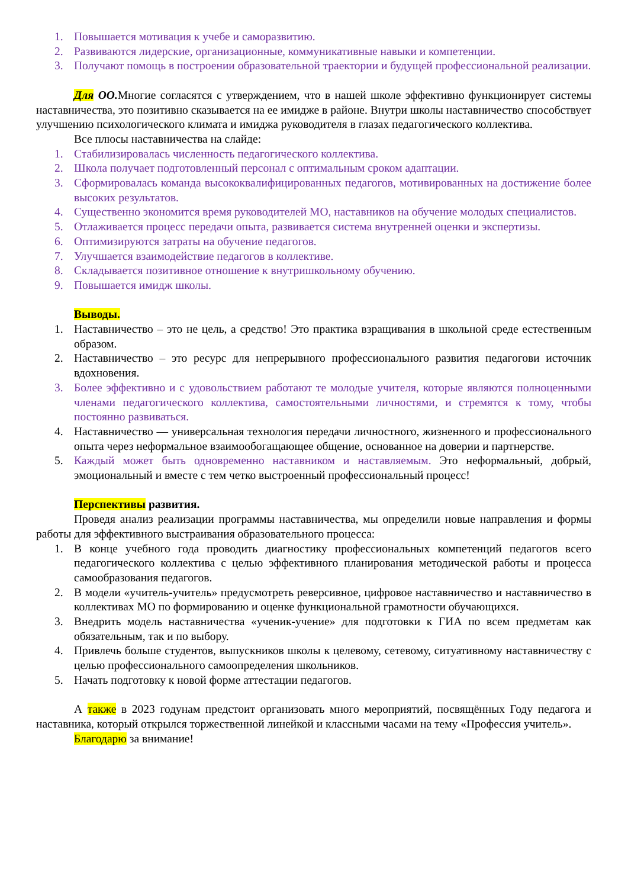1. Повышается мотивация к учебе и саморазвитию.
2. Развиваются лидерские, организационные, коммуникативные навыки и компетенции.
3. Получают помощь в построении образовательной траектории и будущей профессиональной реализации.
Для ОО. Многие согласятся с утверждением, что в нашей школе эффективно функционирует системы наставничества, это позитивно сказывается на ее имидже в районе. Внутри школы наставничество способствует улучшению психологического климата и имиджа руководителя в глазах педагогического коллектива.
Все плюсы наставничества на слайде:
1. Стабилизировалась численность педагогического коллектива.
2. Школа получает подготовленный персонал с оптимальным сроком адаптации.
3. Сформировалась команда высококвалифицированных педагогов, мотивированных на достижение более высоких результатов.
4. Существенно экономится время руководителей МО, наставников на обучение молодых специалистов.
5. Отлаживается процесс передачи опыта, развивается система внутренней оценки и экспертизы.
6. Оптимизируются затраты на обучение педагогов.
7. Улучшается взаимодействие педагогов в коллективе.
8. Складывается позитивное отношение к внутришкольному обучению.
9. Повышается имидж школы.
Выводы.
1. Наставничество – это не цель, а средство! Это практика взращивания в школьной среде естественным образом.
2. Наставничество – это ресурс для непрерывного профессионального развития педагогови источник вдохновения.
3. Более эффективно и с удовольствием работают те молодые учителя, которые являются полноценными членами педагогического коллектива, самостоятельными личностями, и стремятся к тому, чтобы постоянно развиваться.
4. Наставничество — универсальная технология передачи личностного, жизненного и профессионального опыта через неформальное взаимообогащающее общение, основанное на доверии и партнерстве.
5. Каждый может быть одновременно наставником и наставляемым. Это неформальный, добрый, эмоциональный и вместе с тем четко выстроенный профессиональный процесс!
Перспективы развития.
Проведя анализ реализации программы наставничества, мы определили новые направления и формы работы для эффективного выстраивания образовательного процесса:
1. В конце учебного года проводить диагностику профессиональных компетенций педагогов всего педагогического коллектива с целью эффективного планирования методической работы и процесса самообразования педагогов.
2. В модели «учитель-учитель» предусмотреть реверсивное, цифровое наставничество и наставничество в коллективах МО по формированию и оценке функциональной грамотности обучающихся.
3. Внедрить модель наставничества «ученик-учение» для подготовки к ГИА по всем предметам как обязательным, так и по выбору.
4. Привлечь больше студентов, выпускников школы к целевому, сетевому, ситуативному наставничеству с целью профессионального самоопределения школьников.
5. Начать подготовку к новой форме аттестации педагогов.
А также в 2023 годунам предстоит организовать много мероприятий, посвящённых Году педагога и наставника, который открылся торжественной линейкой и классными часами на тему «Профессия учитель».
Благодарю за внимание!